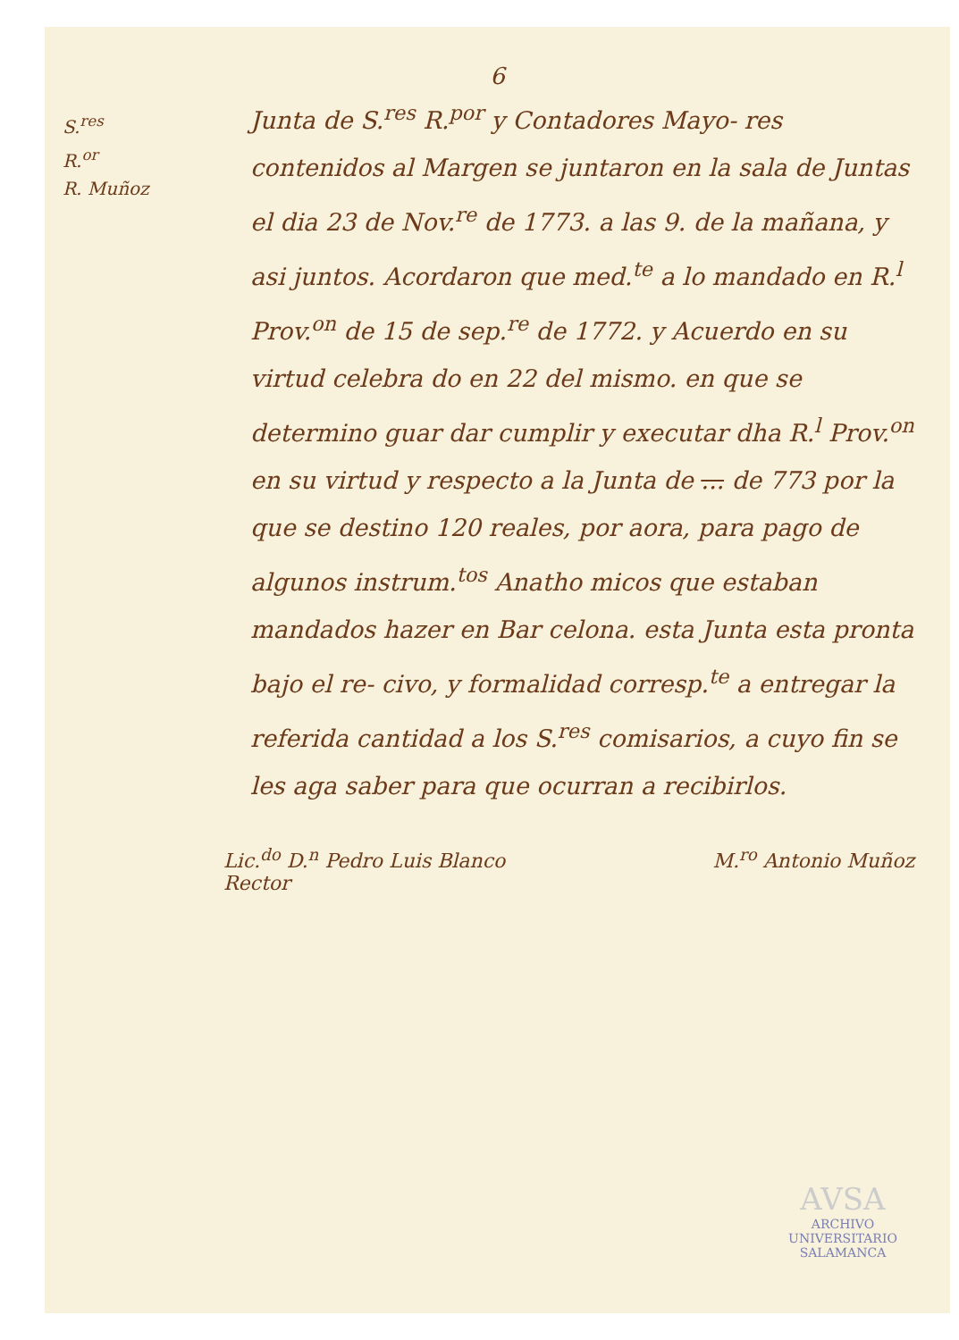6
S.<sup>res</sup>
R.<sup>or</sup>
R. Muñoz
Junta de S.<sup>res</sup> R.<sup>por</sup> y Contadores Mayo- res contenidos al Margen se juntaron en la sala de Juntas el dia 23 de Nov.<sup>re</sup> de 1773. a las 9. de la mañana, y asi juntos. Acordaron que med.<sup>te</sup> a lo mandado en R.<sup>l</sup> Prov.<sup>on</sup> de 15 de sep.<sup>re</sup> de 1772. y Acuerdo en su virtud celebra do en 22 del mismo. en que se determino guar dar cumplir y executar dha R.<sup>l</sup> Prov.<sup>on</sup> en su virtud y respecto a la Junta de ... de 773 por la que se destino 120 reales, por aora, para pago de algunos instrum.<sup>tos</sup> Anatho micos que estaban mandados hazer en Bar celona. esta Junta esta pronta bajo el re- civo, y formalidad corresp.<sup>te</sup> a entregar la referida cantidad a los S.<sup>res</sup> comisarios, a cuyo fin se les aga saber para que ocurran a recibirlos.
Lic.<sup>do</sup> D.<sup>n</sup> Pedro Luis Blanco
Rector
M.<sup>ro</sup> Antonio Muñoz
AVSA
ARCHIVO UNIVERSITARIO SALAMANCA